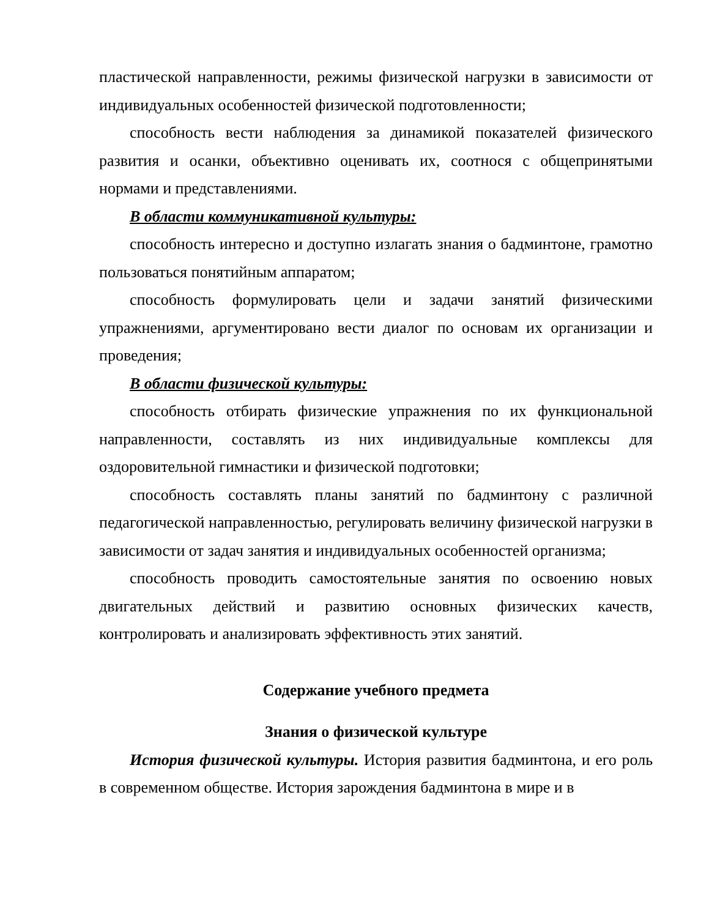пластической направленности, режимы физической нагрузки в зависимости от индивидуальных особенностей физической подготовленности;
способность вести наблюдения за динамикой показателей физического развития и осанки, объективно оценивать их, соотнося с общепринятыми нормами и представлениями.
В области коммуникативной культуры:
способность интересно и доступно излагать знания о бадминтоне, грамотно пользоваться понятийным аппаратом;
способность формулировать цели и задачи занятий физическими упражнениями, аргументировано вести диалог по основам их организации и проведения;
В области физической культуры:
способность отбирать физические упражнения по их функциональной направленности, составлять из них индивидуальные комплексы для оздоровительной гимнастики и физической подготовки;
способность составлять планы занятий по бадминтону с различной педагогической направленностью, регулировать величину физической нагрузки в зависимости от задач занятия и индивидуальных особенностей организма;
способность проводить самостоятельные занятия по освоению новых двигательных действий и развитию основных физических качеств, контролировать и анализировать эффективность этих занятий.
Содержание учебного предмета
Знания о физической культуре
История физической культуры. История развития бадминтона, и его роль в современном обществе. История зарождения бадминтона в мире и в